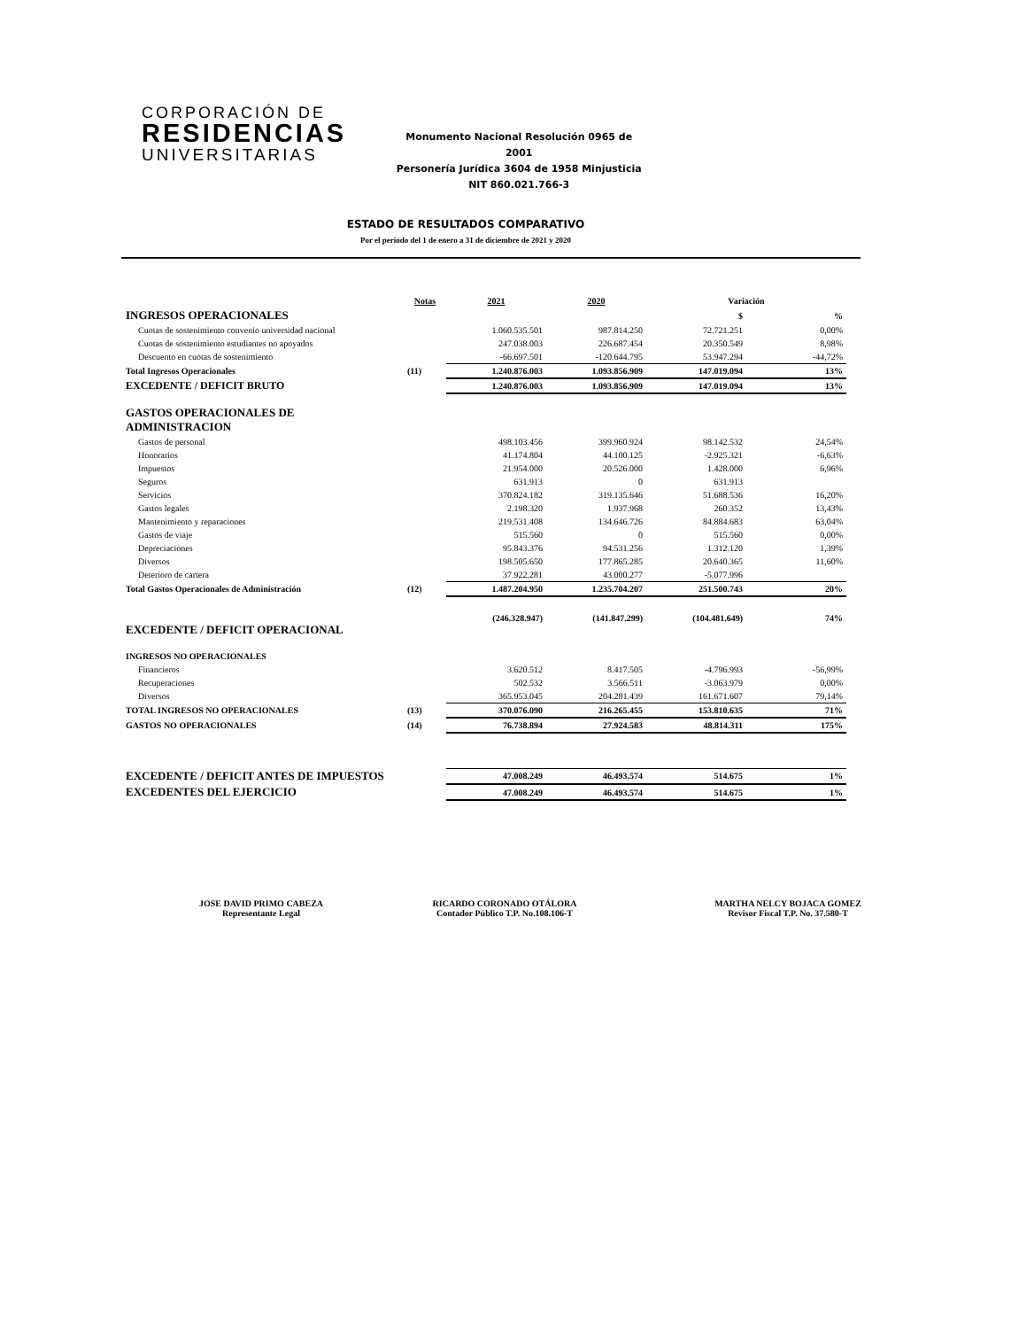CORPORACIÓN DE
RESIDENCIAS
UNIVERSITARIAS
Monumento Nacional Resolución 0965 de 2001
Personería Jurídica 3604 de 1958 Minjusticia
NIT 860.021.766-3
ESTADO DE RESULTADOS COMPARATIVO
Por el periodo del 1 de enero a 31 de diciembre de 2021 y 2020
| | Notas | 2021 | 2020 | Variación | |
| --- | --- | --- | --- | --- | --- |
| INGRESOS OPERACIONALES | | | | $ | % |
| Cuotas de sostenimiento convenio universidad nacional | | 1.060.535.501 | 987.814.250 | 72.721.251 | 0,00% |
| Cuotas de sostenimiento estudiantes no apoyados | | 247.038.003 | 226.687.454 | 20.350.549 | 8,98% |
| Descuento en cuotas de sostenimiento | | -66.697.501 | -120.644.795 | 53.947.294 | -44,72% |
| Total Ingresos Operacionales | (11) | 1.240.876.003 | 1.093.856.909 | 147.019.094 | 13% |
| EXCEDENTE / DEFICIT BRUTO | | 1.240.876.003 | 1.093.856.909 | 147.019.094 | 13% |
| GASTOS OPERACIONALES DE ADMINISTRACION | | | | | |
| Gastos de personal | | 498.103.456 | 399.960.924 | 98.142.532 | 24,54% |
| Honorarios | | 41.174.804 | 44.100.125 | -2.925.321 | -6,63% |
| Impuestos | | 21.954.000 | 20.526.000 | 1.428.000 | 6,96% |
| Seguros | | 631.913 | 0 | 631.913 | |
| Servicios | | 370.824.182 | 319.135.646 | 51.688.536 | 16,20% |
| Gastos legales | | 2.198.320 | 1.937.968 | 260.352 | 13,43% |
| Mantenimiento y reparaciones | | 219.531.408 | 134.646.726 | 84.884.683 | 63,04% |
| Gastos de viaje | | 515.560 | 0 | 515.560 | 0,00% |
| Depreciaciones | | 95.843.376 | 94.531.256 | 1.312.120 | 1,39% |
| Diversos | | 198.505.650 | 177.865.285 | 20.640.365 | 11,60% |
| Deterioro de cartera | | 37.922.281 | 43.000.277 | -5.077.996 | |
| Total Gastos Operacionales de Administración | (12) | 1.487.204.950 | 1.235.704.207 | 251.500.743 | 20% |
| EXCEDENTE / DEFICIT OPERACIONAL | | (246.328.947) | (141.847.299) | (104.481.649) | 74% |
| INGRESOS NO OPERACIONALES | | | | | |
| Financieros | | 3.620.512 | 8.417.505 | -4.796.993 | -56,99% |
| Recuperaciones | | 502.532 | 3.566.511 | -3.063.979 | 0,00% |
| Diversos | | 365.953.045 | 204.281.439 | 161.671.607 | 79,14% |
| TOTAL INGRESOS NO OPERACIONALES | (13) | 370.076.090 | 216.265.455 | 153.810.635 | 71% |
| GASTOS NO OPERACIONALES | (14) | 76.738.894 | 27.924.583 | 48.814.311 | 175% |
| EXCEDENTE / DEFICIT ANTES DE IMPUESTOS | | 47.008.249 | 46.493.574 | 514.675 | 1% |
| EXCEDENTES DEL EJERCICIO | | 47.008.249 | 46.493.574 | 514.675 | 1% |
JOSE DAVID PRIMO CABEZA
Representante Legal
RICARDO CORONADO OTÁLORA
Contador Público T.P. No.108.106-T
MARTHA NELCY BOJACA GOMEZ
Revisor Fiscal T.P. No. 37.580-T